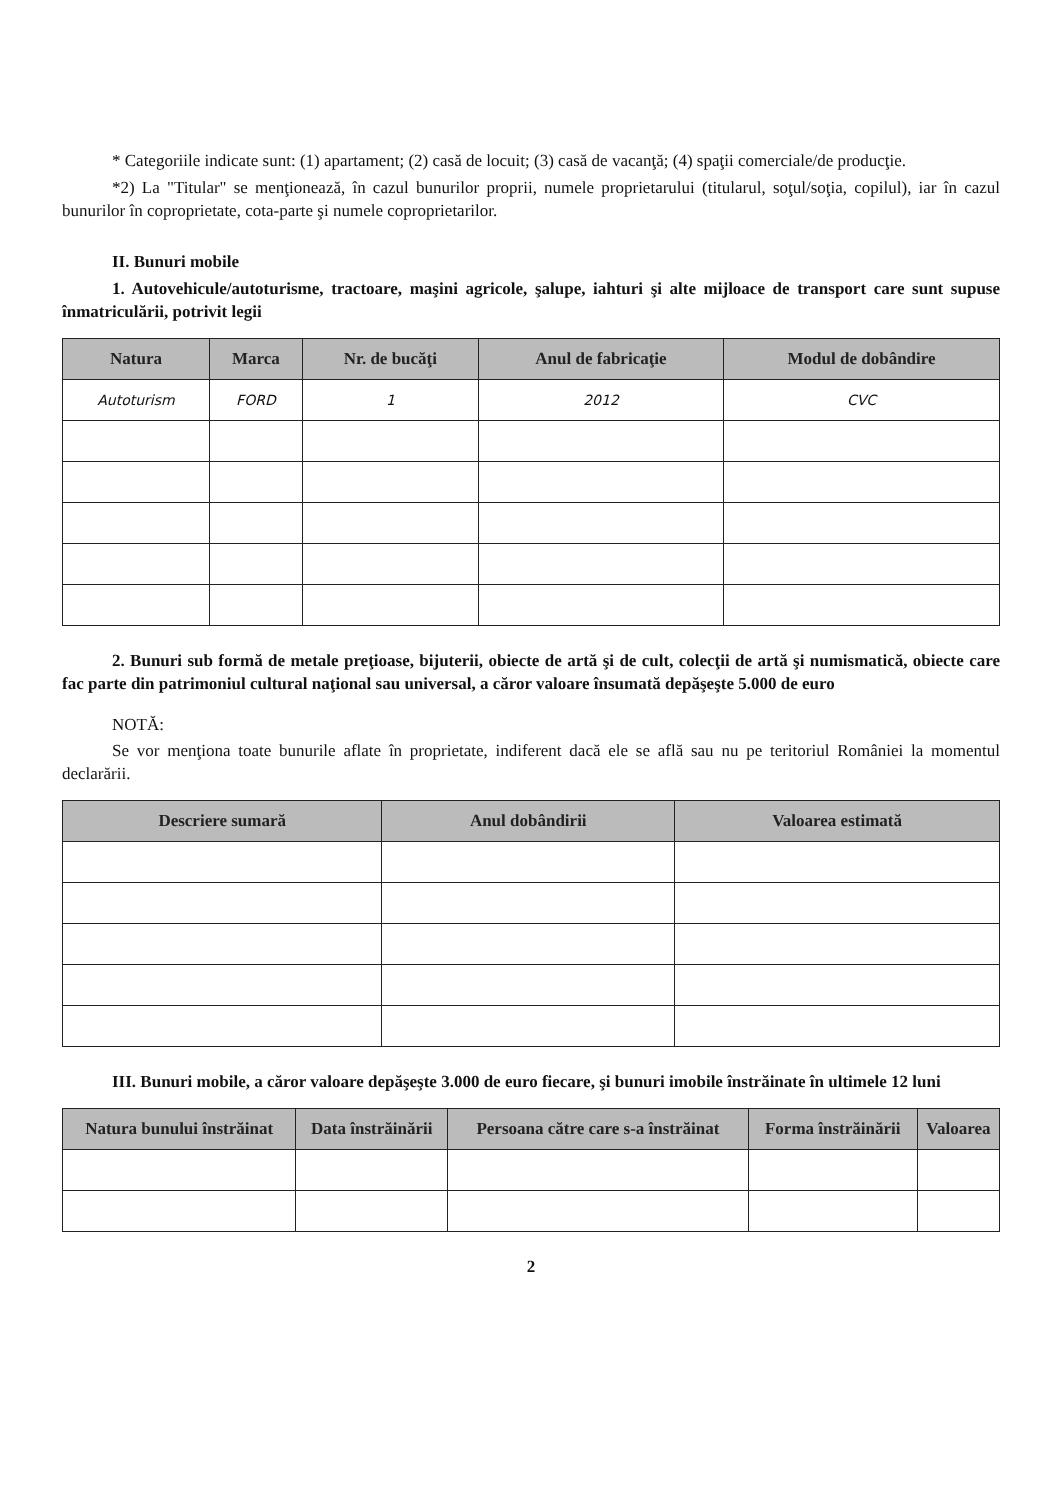* Categoriile indicate sunt: (1) apartament; (2) casă de locuit; (3) casă de vacanţă; (4) spaţii comerciale/de producţie.
*2) La "Titular" se menţionează, în cazul bunurilor proprii, numele proprietarului (titularul, soţul/soţia, copilul), iar în cazul bunurilor în coproprietate, cota-parte şi numele coproprietarilor.
II. Bunuri mobile
1. Autovehicule/autoturisme, tractoare, maşini agricole, şalupe, iahturi şi alte mijloace de transport care sunt supuse înmatriculării, potrivit legii
| Natura | Marca | Nr. de bucăţi | Anul de fabricaţie | Modul de dobândire |
| --- | --- | --- | --- | --- |
| Autoturism | FORD | 1 | 2012 | CVC |
2. Bunuri sub formă de metale preţioase, bijuterii, obiecte de artă şi de cult, colecţii de artă şi numismatică, obiecte care fac parte din patrimoniul cultural naţional sau universal, a căror valoare însumată depăşeşte 5.000 de euro
NOTĂ:
Se vor menţiona toate bunurile aflate în proprietate, indiferent dacă ele se află sau nu pe teritoriul României la momentul declarării.
| Descriere sumară | Anul dobândirii | Valoarea estimată |
| --- | --- | --- |
III. Bunuri mobile, a căror valoare depăşeşte 3.000 de euro fiecare, şi bunuri imobile înstrăinate în ultimele 12 luni
| Natura bunului înstrăinat | Data înstrăinării | Persoana către care s-a înstrăinat | Forma înstrăinării | Valoarea |
| --- | --- | --- | --- | --- |
2